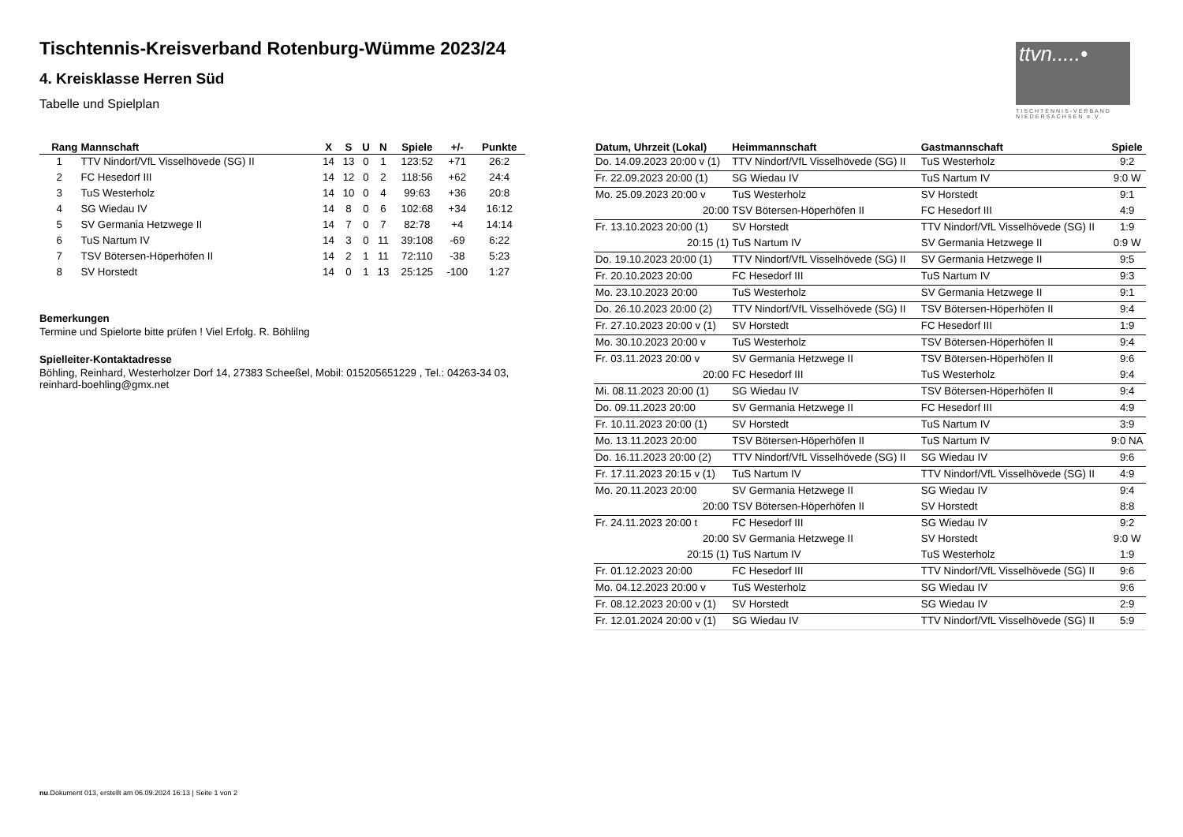Tischtennis-Kreisverband Rotenburg-Wümme 2023/24
4. Kreisklasse Herren Süd
Tabelle und Spielplan
ttvn.....•
TISCHTENNIS-VERBAND NIEDERSACHSEN e.V.
| Rang | Mannschaft | X | S | U | N | Spiele | +/- | Punkte |
| --- | --- | --- | --- | --- | --- | --- | --- | --- |
| 1 | TTV Nindorf/VfL Visselhövede (SG) II | 14 | 13 | 0 | 1 | 123:52 | +71 | 26:2 |
| 2 | FC Hesedorf III | 14 | 12 | 0 | 2 | 118:56 | +62 | 24:4 |
| 3 | TuS Westerholz | 14 | 10 | 0 | 4 | 99:63 | +36 | 20:8 |
| 4 | SG Wiedau IV | 14 | 8 | 0 | 6 | 102:68 | +34 | 16:12 |
| 5 | SV Germania Hetzwege II | 14 | 7 | 0 | 7 | 82:78 | +4 | 14:14 |
| 6 | TuS Nartum IV | 14 | 3 | 0 | 11 | 39:108 | -69 | 6:22 |
| 7 | TSV Bötersen-Höperhöfen II | 14 | 2 | 1 | 11 | 72:110 | -38 | 5:23 |
| 8 | SV Horstedt | 14 | 0 | 1 | 13 | 25:125 | -100 | 1:27 |
Bemerkungen
Termine und Spielorte bitte prüfen ! Viel Erfolg. R. Böhlilng
Spielleiter-Kontaktadresse
Böhling, Reinhard, Westerholzer Dorf 14, 27383 Scheeßel, Mobil: 015205651229 , Tel.: 04263-34 03, reinhard-boehling@gmx.net
| Datum, Uhrzeit (Lokal) | Heimmannschaft | Gastmannschaft | Spiele |
| --- | --- | --- | --- |
| Do. 14.09.2023 20:00 v (1) | TTV Nindorf/VfL Visselhövede (SG) II | TuS Westerholz | 9:2 |
| Fr. 22.09.2023 20:00 (1) | SG Wiedau IV | TuS Nartum IV | 9:0 W |
| Mo. 25.09.2023 20:00 v | TuS Westerholz | SV Horstedt | 9:1 |
| 20:00 | TSV Bötersen-Höperhöfen II | FC Hesedorf III | 4:9 |
| Fr. 13.10.2023 20:00 (1) | SV Horstedt | TTV Nindorf/VfL Visselhövede (SG) II | 1:9 |
| 20:15 (1) | TuS Nartum IV | SV Germania Hetzwege II | 0:9 W |
| Do. 19.10.2023 20:00 (1) | TTV Nindorf/VfL Visselhövede (SG) II | SV Germania Hetzwege II | 9:5 |
| Fr. 20.10.2023 20:00 | FC Hesedorf III | TuS Nartum IV | 9:3 |
| Mo. 23.10.2023 20:00 | TuS Westerholz | SV Germania Hetzwege II | 9:1 |
| Do. 26.10.2023 20:00 (2) | TTV Nindorf/VfL Visselhövede (SG) II | TSV Bötersen-Höperhöfen II | 9:4 |
| Fr. 27.10.2023 20:00 v (1) | SV Horstedt | FC Hesedorf III | 1:9 |
| Mo. 30.10.2023 20:00 v | TuS Westerholz | TSV Bötersen-Höperhöfen II | 9:4 |
| Fr. 03.11.2023 20:00 v | SV Germania Hetzwege II | TSV Bötersen-Höperhöfen II | 9:6 |
| 20:00 | FC Hesedorf III | TuS Westerholz | 9:4 |
| Mi. 08.11.2023 20:00 (1) | SG Wiedau IV | TSV Bötersen-Höperhöfen II | 9:4 |
| Do. 09.11.2023 20:00 | SV Germania Hetzwege II | FC Hesedorf III | 4:9 |
| Fr. 10.11.2023 20:00 (1) | SV Horstedt | TuS Nartum IV | 3:9 |
| Mo. 13.11.2023 20:00 | TSV Bötersen-Höperhöfen II | TuS Nartum IV | 9:0 NA |
| Do. 16.11.2023 20:00 (2) | TTV Nindorf/VfL Visselhövede (SG) II | SG Wiedau IV | 9:6 |
| Fr. 17.11.2023 20:15 v (1) | TuS Nartum IV | TTV Nindorf/VfL Visselhövede (SG) II | 4:9 |
| Mo. 20.11.2023 20:00 | SV Germania Hetzwege II | SG Wiedau IV | 9:4 |
| 20:00 | TSV Bötersen-Höperhöfen II | SV Horstedt | 8:8 |
| Fr. 24.11.2023 20:00 t | FC Hesedorf III | SG Wiedau IV | 9:2 |
| 20:00 | SV Germania Hetzwege II | SV Horstedt | 9:0 W |
| 20:15 (1) | TuS Nartum IV | TuS Westerholz | 1:9 |
| Fr. 01.12.2023 20:00 | FC Hesedorf III | TTV Nindorf/VfL Visselhövede (SG) II | 9:6 |
| Mo. 04.12.2023 20:00 v | TuS Westerholz | SG Wiedau IV | 9:6 |
| Fr. 08.12.2023 20:00 v (1) | SV Horstedt | SG Wiedau IV | 2:9 |
| Fr. 12.01.2024 20:00 v (1) | SG Wiedau IV | TTV Nindorf/VfL Visselhövede (SG) II | 5:9 |
nu.Dokument 013, erstellt am 06.09.2024 16:13 | Seite 1 von 2